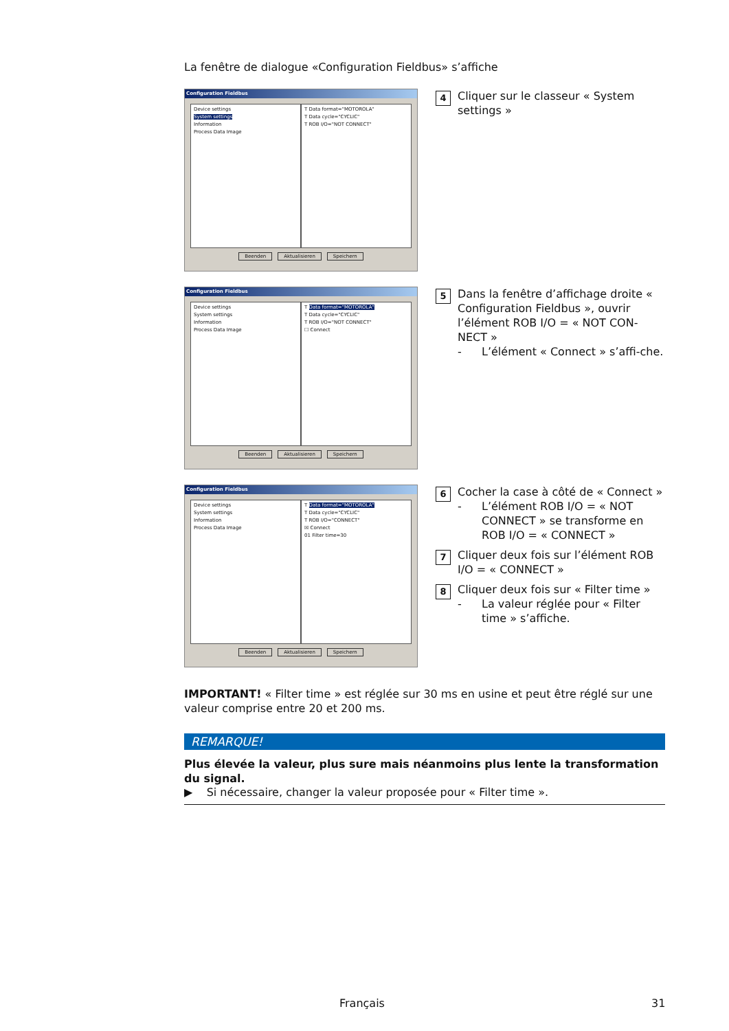La fenêtre de dialogue «Configuration Fieldbus» s’affiche
Configuration Fieldbus
Device settings
System settings
Information
Process Data Image
T Data format="MOTOROLA"
T Data cycle="CYCLIC"
T ROB I/O="NOT CONNECT"
Beenden Aktualisieren Speichern
4
Cliquer sur le classeur « System settings »
Configuration Fieldbus
Device settings
System settings
Information
Process Data Image
T Data format="MOTOROLA"
T Data cycle="CYCLIC"
T ROB I/O="NOT CONNECT"
☐ Connect
Beenden Aktualisieren Speichern
5
Dans la fenêtre d’affichage droite « Configuration Fieldbus », ouvrir l’élément ROB I/O = « NOT CON-NECT »
- L’élément « Connect » s’affi-che.
Configuration Fieldbus
Device settings
System settings
Information
Process Data Image
T Data format="MOTOROLA"
T Data cycle="CYCLIC"
T ROB I/O="CONNECT"
☒ Connect
01 Filter time=30
Beenden Aktualisieren Speichern
6
Cocher la case à côté de « Connect »
- L’élément ROB I/O = « NOT CONNECT » se transforme en ROB I/O = « CONNECT »
7
Cliquer deux fois sur l’élément ROB I/O = « CONNECT »
8
Cliquer deux fois sur « Filter time »
- La valeur réglée pour « Filter time » s’affiche.
IMPORTANT! « Filter time » est réglée sur 30 ms en usine et peut être réglé sur une valeur comprise entre 20 et 200 ms.
REMARQUE!
Plus élevée la valeur, plus sure mais néanmoins plus lente la transformation du signal.
▶ Si nécessaire, changer la valeur proposée pour « Filter time ».
Français 31